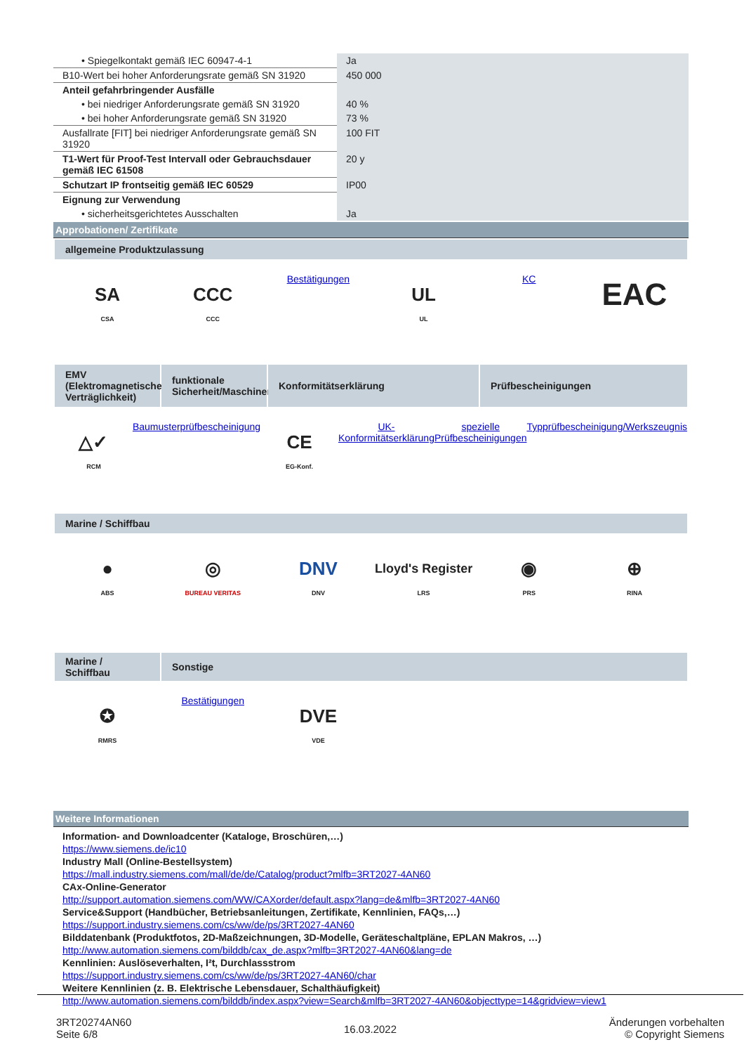| • Spiegelkontakt gemäß IEC 60947-4-1 | Ja |
| B10-Wert bei hoher Anforderungsrate gemäß SN 31920 | 450 000 |
| Anteil gefahrbringender Ausfälle | |
| • bei niedriger Anforderungsrate gemäß SN 31920 | 40 % |
| • bei hoher Anforderungsrate gemäß SN 31920 | 73 % |
| Ausfallrate [FIT] bei niedriger Anforderungsrate gemäß SN 31920 | 100 FIT |
| T1-Wert für Proof-Test Intervall oder Gebrauchsdauer gemäß IEC 61508 | 20 y |
| Schutzart IP frontseitig gemäß IEC 60529 | IP00 |
| Eignung zur Verwendung | |
| • sicherheitsgerichtetes Ausschalten | Ja |
Approbationen/ Zertifikate
allgemeine Produktzulassung
SA
CSA
CCC
CCC
Bestätigungen
UL
UL
KC
EAC
EMV (Elektromagnetische Verträglichkeit)
funktionale Sicherheit/Maschinensicherheit
Konformitätserklärung
Prüfbescheinigungen
△✓
RCM
Baumusterprüfbescheinigung
CE
EG-Konf.
UK-Konformitätserklärung
spezielle Prüfbescheinigungen
Typprüfbescheinigung/Werkszeugnis
Marine / Schiffbau
●
ABS
◎
BUREAU VERITAS
DNV
DNV
Lloyd's Register
LRS
◉
PRS
⊕
RINA
Marine / Schiffbau
Sonstige
✪
RMRS
Bestätigungen
DVE
VDE
Weitere Informationen
Information- and Downloadcenter (Kataloge, Broschüren,…)
https://www.siemens.de/ic10
Industry Mall (Online-Bestellsystem)
https://mall.industry.siemens.com/mall/de/de/Catalog/product?mlfb=3RT2027-4AN60
CAx-Online-Generator
http://support.automation.siemens.com/WW/CAXorder/default.aspx?lang=de&mlfb=3RT2027-4AN60
Service&Support (Handbücher, Betriebsanleitungen, Zertifikate, Kennlinien, FAQs,…)
https://support.industry.siemens.com/cs/ww/de/ps/3RT2027-4AN60
Bilddatenbank (Produktfotos, 2D-Maßzeichnungen, 3D-Modelle, Geräteschaltpläne, EPLAN Makros, …)
http://www.automation.siemens.com/bilddb/cax_de.aspx?mlfb=3RT2027-4AN60&lang=de
Kennlinien: Auslöseverhalten, I²t, Durchlassstrom
https://support.industry.siemens.com/cs/ww/de/ps/3RT2027-4AN60/char
Weitere Kennlinien (z. B. Elektrische Lebensdauer, Schalthäufigkeit)
http://www.automation.siemens.com/bilddb/index.aspx?view=Search&mlfb=3RT2027-4AN60&objecttype=14&gridview=view1
3RT20274AN60
Seite 6/8
16.03.2022
Änderungen vorbehalten
© Copyright Siemens